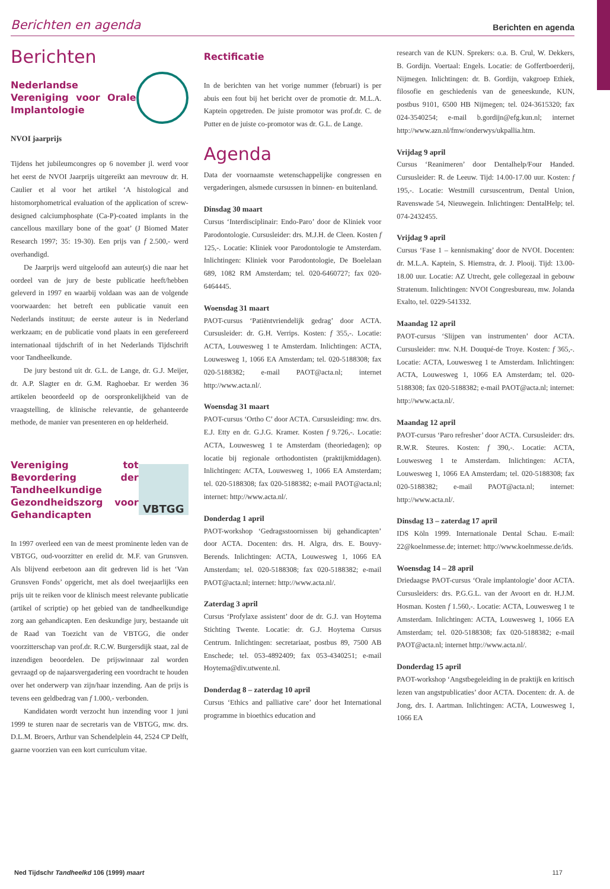Berichten en agenda Berichten en agenda
Berichten
Nederlandse Vereniging voor Orale Implantologie
NVOI jaarprijs
Tijdens het jubileumcongres op 6 november jl. werd voor het eerst de NVOI Jaarprijs uitgereikt aan mevrouw dr. H. Caulier et al voor het artikel ‘A histological and histomorphometrical evaluation of the application of screw-designed calciumphosphate (Ca-P)-coated implants in the cancellous maxillary bone of the goat’ (J Biomed Mater Research 1997; 35: 19-30). Een prijs van f 2.500,- werd overhandigd.
De Jaarprijs werd uitgeloofd aan auteur(s) die naar het oordeel van de jury de beste publicatie heeft/hebben geleverd in 1997 en waarbij voldaan was aan de volgende voorwaarden: het betreft een publicatie vanuit een Nederlands instituut; de eerste auteur is in Nederland werkzaam; en de publicatie vond plaats in een gerefereerd internationaal tijdschrift of in het Nederlands Tijdschrift voor Tandheelkunde.
De jury bestond uit dr. G.L. de Lange, dr. G.J. Meijer, dr. A.P. Slagter en dr. G.M. Raghoebar. Er werden 36 artikelen beoordeeld op de oorspronkelijkheid van de vraagstelling, de klinische relevantie, de gehanteerde methode, de manier van presenteren en op helderheid.
Vereniging tot Bevordering der Tandheelkundige Gezondheidszorg voor Gehandicapten
VBTGG
In 1997 overleed een van de meest prominente leden van de VBTGG, oud-voorzitter en erelid dr. M.F. van Grunsven. Als blijvend eerbetoon aan dit gedreven lid is het ‘Van Grunsven Fonds’ opgericht, met als doel tweejaarlijks een prijs uit te reiken voor de klinisch meest relevante publicatie (artikel of scriptie) op het gebied van de tandheelkundige zorg aan gehandicapten. Een deskundige jury, bestaande uit de Raad van Toezicht van de VBTGG, die onder voorzitterschap van prof.dr. R.C.W. Burgersdijk staat, zal de inzendigen beoordelen. De prijswinnaar zal worden gevraagd op de najaarsvergadering een voordracht te houden over het onderwerp van zijn/haar inzending. Aan de prijs is tevens een geldbedrag van f 1.000,- verbonden.
Kandidaten wordt verzocht hun inzending voor 1 juni 1999 te sturen naar de secretaris van de VBTGG, mw. drs. D.L.M. Broers, Arthur van Schendelplein 44, 2524 CP Delft, gaarne voorzien van een kort curriculum vitae.
Rectificatie
In de berichten van het vorige nummer (februari) is per abuis een fout bij het bericht over de promotie dr. M.L.A. Kaptein opgetreden. De juiste promotor was prof.dr. C. de Putter en de juiste co-promotor was dr. G.L. de Lange.
Agenda
Data der voornaamste wetenschappelijke congressen en vergaderingen, alsmede cursussen in binnen- en buitenland.
Dinsdag 30 maart
Cursus ‘Interdisciplinair: Endo-Paro’ door de Kliniek voor Parodontologie. Cursusleider: drs. M.J.H. de Cleen. Kosten f 125,-. Locatie: Kliniek voor Parodontologie te Amsterdam. Inlichtingen: Kliniek voor Parodontologie, De Boelelaan 689, 1082 RM Amsterdam; tel. 020-6460727; fax 020-6464445.
Woensdag 31 maart
PAOT-cursus ‘Patiëntvriendelijk gedrag’ door ACTA. Cursusleider: dr. G.H. Verrips. Kosten: f 355,-. Locatie: ACTA, Louwesweg 1 te Amsterdam. Inlichtingen: ACTA, Louwesweg 1, 1066 EA Amsterdam; tel. 020-5188308; fax 020-5188382; e-mail PAOT@acta.nl; internet http://www.acta.nl/.
Woensdag 31 maart
PAOT-cursus ‘Ortho C’ door ACTA. Cursusleiding: mw. drs. E.J. Etty en dr. G.J.G. Kramer. Kosten f 9.726,-. Locatie: ACTA, Louwesweg 1 te Amsterdam (theoriedagen); op locatie bij regionale orthodontisten (praktijkmiddagen). Inlichtingen: ACTA, Louwesweg 1, 1066 EA Amsterdam; tel. 020-5188308; fax 020-5188382; e-mail PAOT@acta.nl; internet: http://www.acta.nl/.
Donderdag 1 april
PAOT-workshop ‘Gedragsstoornissen bij gehandicapten’ door ACTA. Docenten: drs. H. Algra, drs. E. Bouvy-Berends. Inlichtingen: ACTA, Louwesweg 1, 1066 EA Amsterdam; tel. 020-5188308; fax 020-5188382; e-mail PAOT@acta.nl; internet: http://www.acta.nl/.
Zaterdag 3 april
Cursus ‘Profylaxe assistent’ door de dr. G.J. van Hoytema Stichting Twente. Locatie: dr. G.J. Hoytema Cursus Centrum. Inlichtingen: secretariaat, postbus 89, 7500 AB Enschede; tel. 053-4892409; fax 053-4340251; e-mail Hoytema@div.utwente.nl.
Donderdag 8 – zaterdag 10 april
Cursus ‘Ethics and palliative care’ door het International programme in bioethics education and
research van de KUN. Sprekers: o.a. B. Crul, W. Dekkers, B. Gordijn. Voertaal: Engels. Locatie: de Goffertboerderij, Nijmegen. Inlichtingen: dr. B. Gordijn, vakgroep Ethiek, filosofie en geschiedenis van de geneeskunde, KUN, postbus 9101, 6500 HB Nijmegen; tel. 024-3615320; fax 024-3540254; e-mail b.gordijn@efg.kun.nl; internet http://www.azn.nl/fmw/onderwys/ukpallia.htm.
Vrijdag 9 april
Cursus ‘Reanimeren’ door Dentalhelp/Four Handed. Cursusleider: R. de Leeuw. Tijd: 14.00-17.00 uur. Kosten: f 195,-. Locatie: Westmill cursuscentrum, Dental Union, Ravenswade 54, Nieuwegein. Inlichtingen: DentalHelp; tel. 074-2432455.
Vrijdag 9 april
Cursus ‘Fase 1 – kennismaking’ door de NVOI. Docenten: dr. M.L.A. Kaptein, S. Hiemstra, dr. J. Plooij. Tijd: 13.00-18.00 uur. Locatie: AZ Utrecht, gele collegezaal in gebouw Stratenum. Inlichtingen: NVOI Congresbureau, mw. Jolanda Exalto, tel. 0229-541332.
Maandag 12 april
PAOT-cursus ‘Slijpen van instrumenten’ door ACTA. Cursusleider: mw. N.H. Douqué-de Troye. Kosten: f 365,-. Locatie: ACTA, Louwesweg 1 te Amsterdam. Inlichtingen: ACTA, Louwesweg 1, 1066 EA Amsterdam; tel. 020-5188308; fax 020-5188382; e-mail PAOT@acta.nl; internet: http://www.acta.nl/.
Maandag 12 april
PAOT-cursus ‘Paro refresher’ door ACTA. Cursusleider: drs. R.W.R. Steures. Kosten: f 390,-. Locatie: ACTA, Louwesweg 1 te Amsterdam. Inlichtingen: ACTA, Louwesweg 1, 1066 EA Amsterdam; tel. 020-5188308; fax 020-5188382; e-mail PAOT@acta.nl; internet: http://www.acta.nl/.
Dinsdag 13 – zaterdag 17 april
IDS Köln 1999. Internationale Dental Schau. E-mail: 22@koelnmesse.de; internet: http://www.koelnmesse.de/ids.
Woensdag 14 – 28 april
Driedaagse PAOT-cursus ‘Orale implantologie’ door ACTA. Cursusleiders: drs. P.G.G.L. van der Avoort en dr. H.J.M. Hosman. Kosten f 1.560,-. Locatie: ACTA, Louwesweg 1 te Amsterdam. Inlichtingen: ACTA, Louwesweg 1, 1066 EA Amsterdam; tel. 020-5188308; fax 020-5188382; e-mail PAOT@acta.nl; internet http://www.acta.nl/.
Donderdag 15 april
PAOT-workshop ‘Angstbegeleiding in de praktijk en kritisch lezen van angstpublicaties’ door ACTA. Docenten: dr. A. de Jong, drs. I. Aartman. Inlichtingen: ACTA, Louwesweg 1, 1066 EA
Ned Tijdschr Tandheelkd 106 (1999) maart 117